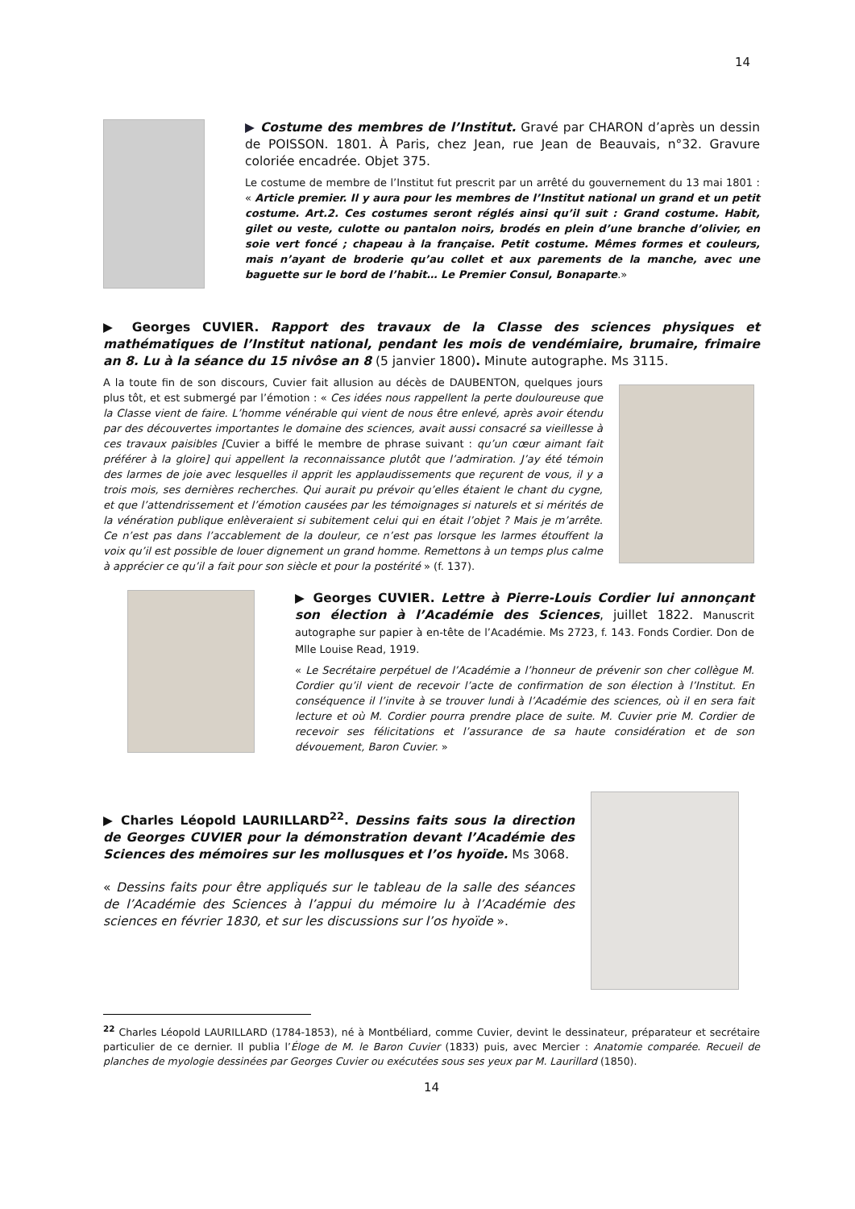14
▶ Costume des membres de l’Institut. Gravé par CHARON d’après un dessin de POISSON. 1801. À Paris, chez Jean, rue Jean de Beauvais, n°32. Gravure coloriée encadrée. Objet 375.
Le costume de membre de l’Institut fut prescrit par un arrêté du gouvernement du 13 mai 1801 : « Article premier. Il y aura pour les membres de l’Institut national un grand et un petit costume. Art.2. Ces costumes seront réglés ainsi qu’il suit : Grand costume. Habit, gilet ou veste, culotte ou pantalon noirs, brodés en plein d’une branche d’olivier, en soie vert foncé ; chapeau à la française. Petit costume. Mêmes formes et couleurs, mais n’ayant de broderie qu’au collet et aux parements de la manche, avec une baguette sur le bord de l’habit… Le Premier Consul, Bonaparte.»
▶ Georges CUVIER. Rapport des travaux de la Classe des sciences physiques et mathématiques de l’Institut national, pendant les mois de vendémiaire, brumaire, frimaire an 8. Lu à la séance du 15 nivôse an 8 (5 janvier 1800). Minute autographe. Ms 3115.
A la toute fin de son discours, Cuvier fait allusion au décès de DAUBENTON, quelques jours plus tôt, et est submergé par l’émotion : « Ces idées nous rappellent la perte douloureuse que la Classe vient de faire. L’homme vénérable qui vient de nous être enlevé, après avoir étendu par des découvertes importantes le domaine des sciences, avait aussi consacré sa vieillesse à ces travaux paisibles [Cuvier a biffé le membre de phrase suivant : qu’un cœur aimant fait préférer à la gloire] qui appellent la reconnaissance plutôt que l’admiration. J’ay été témoin des larmes de joie avec lesquelles il apprit les applaudissements que reçurent de vous, il y a trois mois, ses dernières recherches. Qui aurait pu prévoir qu’elles étaient le chant du cygne, et que l’attendrissement et l’émotion causées par les témoignages si naturels et si mérités de la vénération publique enlèveraient si subitement celui qui en était l’objet ? Mais je m’arrête. Ce n’est pas dans l’accablement de la douleur, ce n’est pas lorsque les larmes étouffent la voix qu’il est possible de louer dignement un grand homme. Remettons à un temps plus calme à apprécier ce qu’il a fait pour son siècle et pour la postérité » (f. 137).
▶ Georges CUVIER. Lettre à Pierre-Louis Cordier lui annonçant son élection à l’Académie des Sciences, juillet 1822. Manuscrit autographe sur papier à en-tête de l’Académie. Ms 2723, f. 143. Fonds Cordier. Don de Mlle Louise Read, 1919.
« Le Secrétaire perpétuel de l’Académie a l’honneur de prévenir son cher collègue M. Cordier qu’il vient de recevoir l’acte de confirmation de son élection à l’Institut. En conséquence il l’invite à se trouver lundi à l’Académie des sciences, où il en sera fait lecture et où M. Cordier pourra prendre place de suite. M. Cuvier prie M. Cordier de recevoir ses félicitations et l’assurance de sa haute considération et de son dévouement, Baron Cuvier. »
▶ Charles Léopold LAURILLARD<sup>22</sup>. Dessins faits sous la direction de Georges CUVIER pour la démonstration devant l’Académie des Sciences des mémoires sur les mollusques et l’os hyoïde. Ms 3068.
« Dessins faits pour être appliqués sur le tableau de la salle des séances de l’Académie des Sciences à l’appui du mémoire lu à l’Académie des sciences en février 1830, et sur les discussions sur l’os hyoïde ».
<sup>22</sup> Charles Léopold LAURILLARD (1784-1853), né à Montbéliard, comme Cuvier, devint le dessinateur, préparateur et secrétaire particulier de ce dernier. Il publia l’Éloge de M. le Baron Cuvier (1833) puis, avec Mercier : Anatomie comparée. Recueil de planches de myologie dessinées par Georges Cuvier ou exécutées sous ses yeux par M. Laurillard (1850).
14